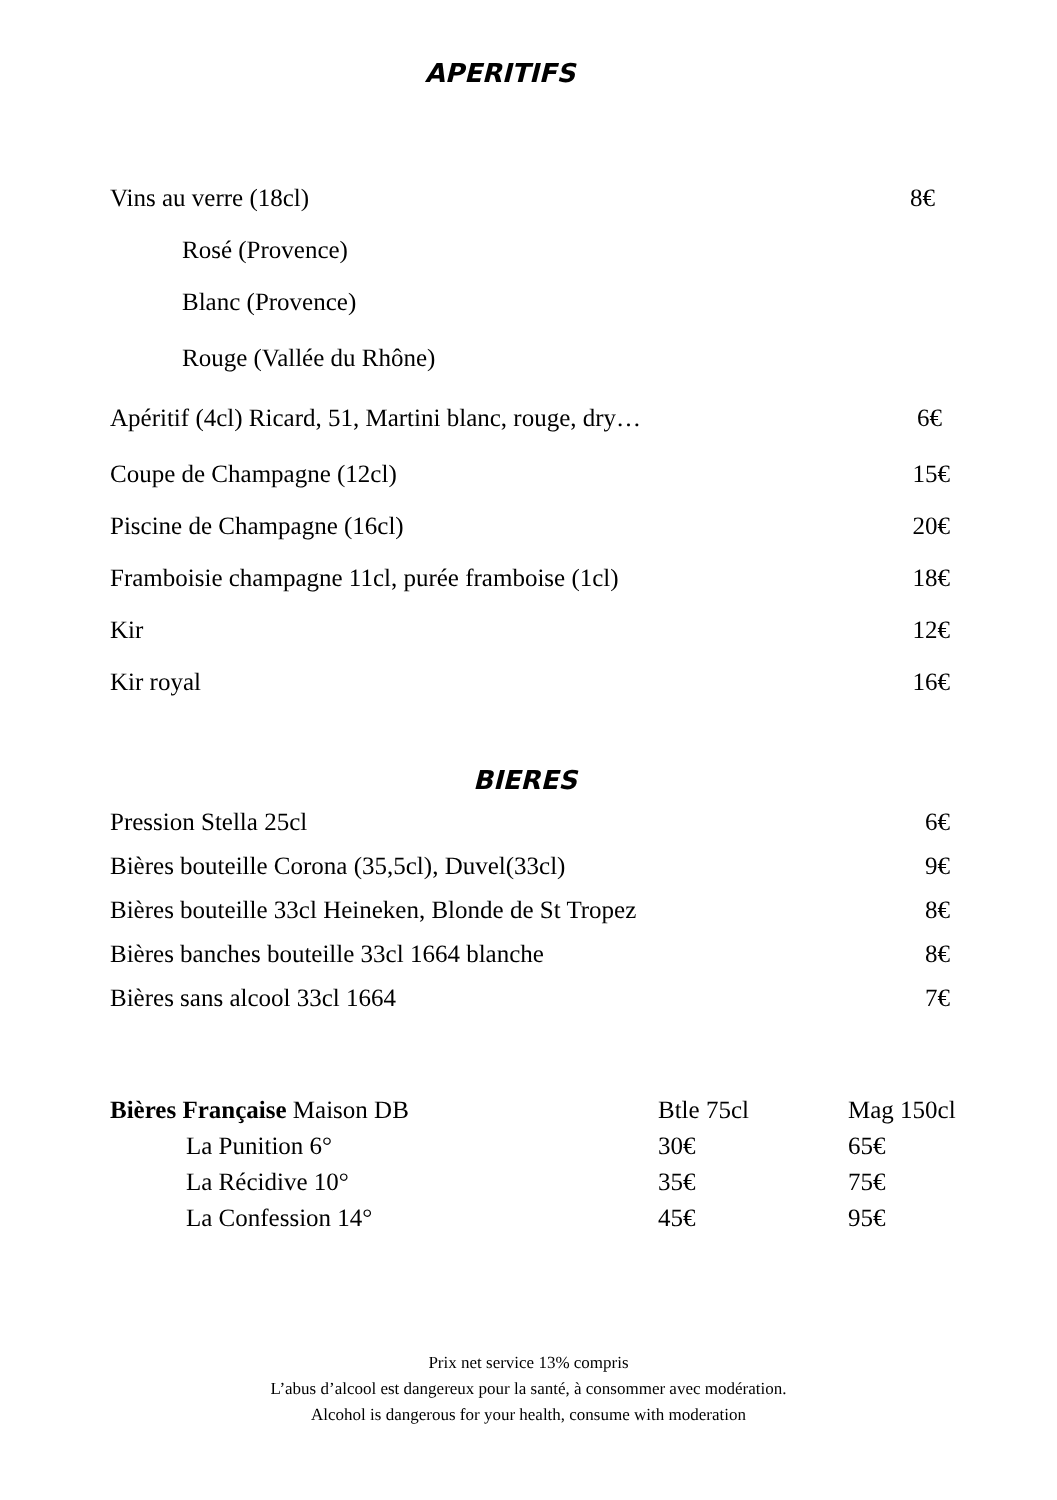APERITIFS
| Vins au verre (18cl) | 8€ |
| Rosé (Provence) | |
| Blanc (Provence) | |
| Rouge (Vallée du Rhône) | |
| Apéritif (4cl) Ricard, 51, Martini blanc, rouge, dry… | 6€ |
| Coupe de Champagne (12cl) | 15€ |
| Piscine de Champagne (16cl) | 20€ |
| Framboisie champagne 11cl, purée framboise (1cl) | 18€ |
| Kir | 12€ |
| Kir royal | 16€ |
BIERES
| Pression Stella 25cl | 6€ |
| Bières bouteille Corona (35,5cl), Duvel(33cl) | 9€ |
| Bières bouteille 33cl Heineken, Blonde de St Tropez | 8€ |
| Bières banches bouteille 33cl 1664 blanche | 8€ |
| Bières sans alcool 33cl 1664 | 7€ |
| Bières Française Maison DB | Btle 75cl | Mag 150cl |
| La Punition 6° | 30€ | 65€ |
| La Récidive 10° | 35€ | 75€ |
| La Confession 14° | 45€ | 95€ |
Prix net service 13% compris
L’abus d’alcool est dangereux pour la santé, à consommer avec modération.
Alcohol is dangerous for your health, consume with moderation